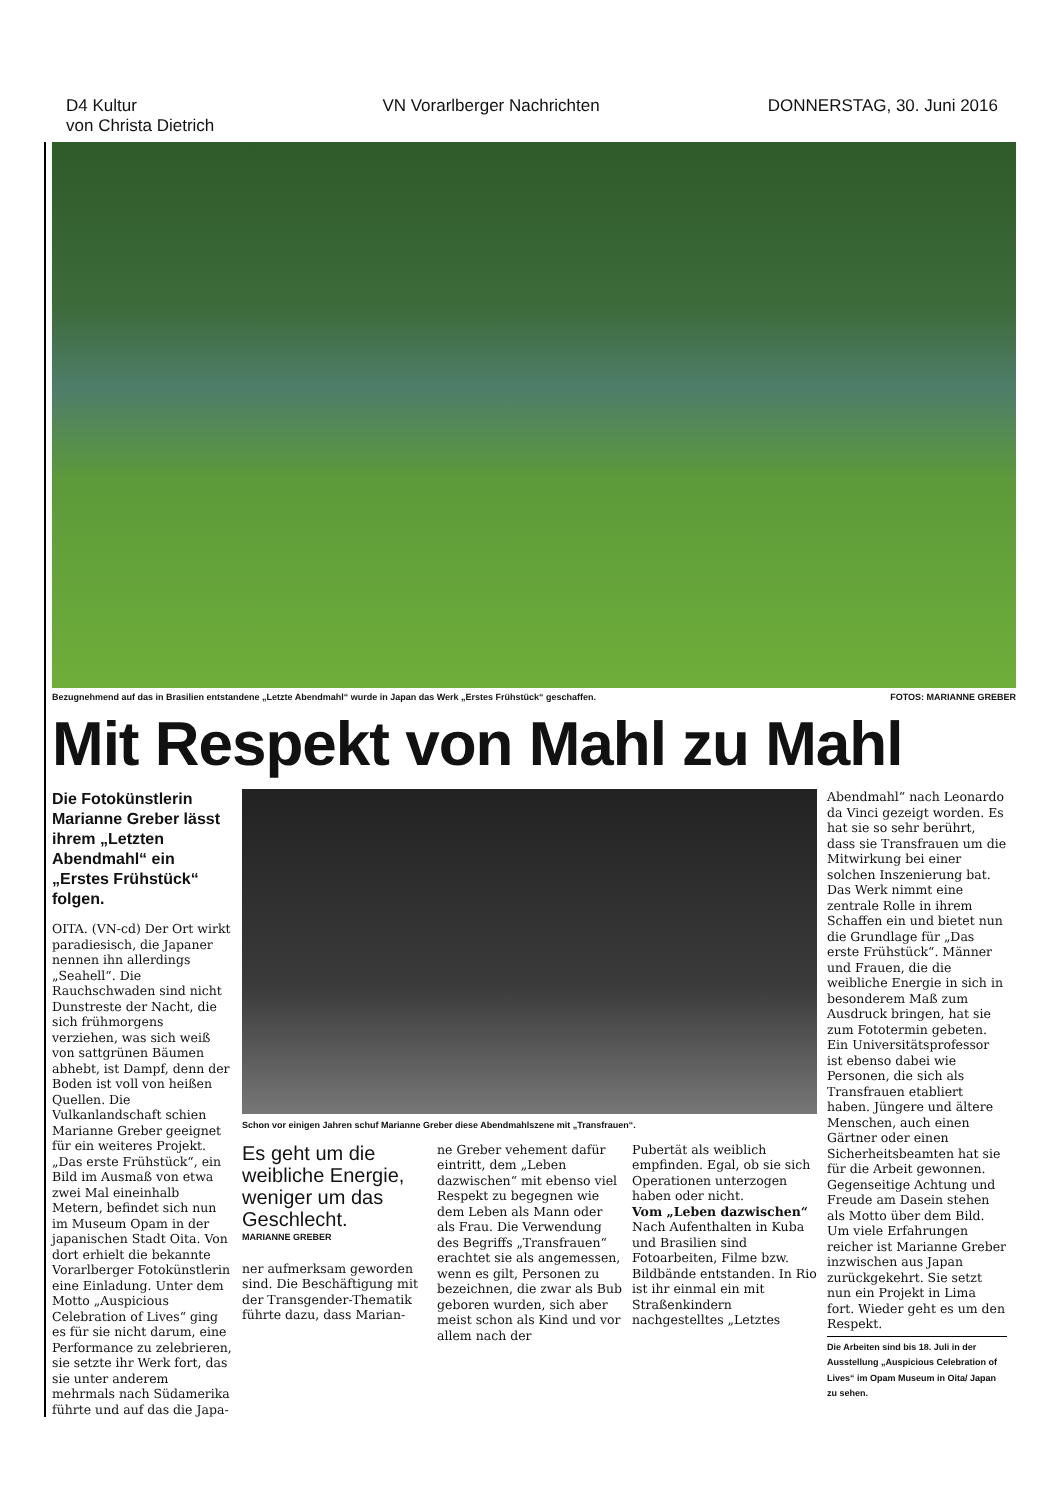D4 Kultur
von Christa Dietrich
VN Vorarlberger Nachrichten DONNERSTAG, 30. Juni 2016
Bezugnehmend auf das in Brasilien entstandene „Letzte Abendmahl“ wurde in Japan das Werk „Erstes Frühstück“ geschaffen. FOTOS: MARIANNE GREBER
Mit Respekt von Mahl zu Mahl
Die Fotokünstlerin Marianne Greber lässt ihrem „Letzten Abendmahl“ ein „Erstes Frühstück“ folgen.
OITA. (VN-cd) Der Ort wirkt paradiesisch, die Japaner nennen ihn allerdings „Seahell“. Die Rauchschwaden sind nicht Dunstreste der Nacht, die sich frühmorgens verziehen, was sich weiß von sattgrünen Bäumen abhebt, ist Dampf, denn der Boden ist voll von heißen Quellen. Die Vulkanlandschaft schien Marianne Greber geeignet für ein weiteres Projekt. „Das erste Frühstück“, ein Bild im Ausmaß von etwa zwei Mal eineinhalb Metern, befindet sich nun im Museum Opam in der japanischen Stadt Oita. Von dort erhielt die bekannte Vorarlberger Fotokünstlerin eine Einladung. Unter dem Motto „Auspicious Celebration of Lives“ ging es für sie nicht darum, eine Performance zu zelebrieren, sie setzte ihr Werk fort, das sie unter anderem mehrmals nach Südamerika führte und auf das die Japa-
Schon vor einigen Jahren schuf Marianne Greber diese Abendmahlszene mit „Transfrauen“.
Es geht um die weibliche Energie, weniger um das Geschlecht.
MARIANNE GREBER
ner aufmerksam geworden sind. Die Beschäftigung mit der Transgender-Thematik führte dazu, dass Marian-
ne Greber vehement dafür eintritt, dem „Leben dazwischen“ mit ebenso viel Respekt zu begegnen wie dem Leben als Mann oder als Frau. Die Verwendung des Begriffs „Transfrauen“ erachtet sie als angemessen, wenn es gilt, Personen zu bezeichnen, die zwar als Bub geboren wurden, sich aber meist schon als Kind und vor allem nach der
Pubertät als weiblich empfinden. Egal, ob sie sich Operationen unterzogen haben oder nicht.
Vom „Leben dazwischen“
Nach Aufenthalten in Kuba und Brasilien sind Fotoarbeiten, Filme bzw. Bildbände entstanden. In Rio ist ihr einmal ein mit Straßenkindern nachgestelltes „Letztes
Abendmahl“ nach Leonardo da Vinci gezeigt worden. Es hat sie so sehr berührt, dass sie Transfrauen um die Mitwirkung bei einer solchen Inszenierung bat. Das Werk nimmt eine zentrale Rolle in ihrem Schaffen ein und bietet nun die Grundlage für „Das erste Frühstück“. Männer und Frauen, die die weibliche Energie in sich in besonderem Maß zum Ausdruck bringen, hat sie zum Fototermin gebeten. Ein Universitätsprofessor ist ebenso dabei wie Personen, die sich als Transfrauen etabliert haben. Jüngere und ältere Menschen, auch einen Gärtner oder einen Sicherheitsbeamten hat sie für die Arbeit gewonnen. Gegenseitige Achtung und Freude am Dasein stehen als Motto über dem Bild. Um viele Erfahrungen reicher ist Marianne Greber inzwischen aus Japan zurückgekehrt. Sie setzt nun ein Projekt in Lima fort. Wieder geht es um den Respekt.
Die Arbeiten sind bis 18. Juli in der Ausstellung „Auspicious Celebration of Lives“ im Opam Museum in Oita/ Japan zu sehen.